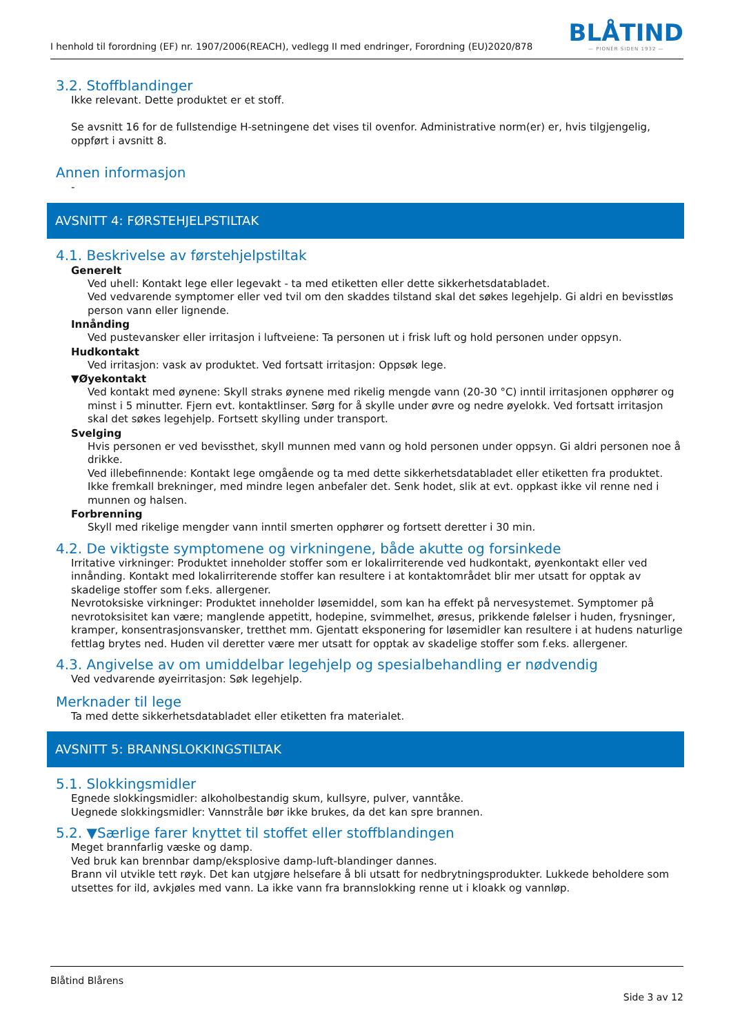I henhold til forordning (EF) nr. 1907/2006(REACH), vedlegg II med endringer, Forordning (EU)2020/878
BLÅTIND
— PIONÉR SIDEN 1932 —
3.2. Stoffblandinger
Ikke relevant. Dette produktet er et stoff.
Se avsnitt 16 for de fullstendige H-setningene det vises til ovenfor. Administrative norm(er) er, hvis tilgjengelig, oppført i avsnitt 8.
Annen informasjon
-
AVSNITT 4: FØRSTEHJELPSTILTAK
4.1. Beskrivelse av førstehjelpstiltak
Generelt
Ved uhell: Kontakt lege eller legevakt - ta med etiketten eller dette sikkerhetsdatabladet.
Ved vedvarende symptomer eller ved tvil om den skaddes tilstand skal det søkes legehjelp. Gi aldri en bevisstløs person vann eller lignende.
Innånding
Ved pustevansker eller irritasjon i luftveiene: Ta personen ut i frisk luft og hold personen under oppsyn.
Hudkontakt
Ved irritasjon: vask av produktet. Ved fortsatt irritasjon: Oppsøk lege.
▼Øyekontakt
Ved kontakt med øynene: Skyll straks øynene med rikelig mengde vann (20-30 °C) inntil irritasjonen opphører og minst i 5 minutter. Fjern evt. kontaktlinser. Sørg for å skylle under øvre og nedre øyelokk. Ved fortsatt irritasjon skal det søkes legehjelp. Fortsett skylling under transport.
Svelging
Hvis personen er ved bevissthet, skyll munnen med vann og hold personen under oppsyn. Gi aldri personen noe å drikke.
Ved illebefinnende: Kontakt lege omgående og ta med dette sikkerhetsdatabladet eller etiketten fra produktet.
Ikke fremkall brekninger, med mindre legen anbefaler det. Senk hodet, slik at evt. oppkast ikke vil renne ned i munnen og halsen.
Forbrenning
Skyll med rikelige mengder vann inntil smerten opphører og fortsett deretter i 30 min.
4.2. De viktigste symptomene og virkningene, både akutte og forsinkede
Irritative virkninger: Produktet inneholder stoffer som er lokalirriterende ved hudkontakt, øyenkontakt eller ved innånding. Kontakt med lokalirriterende stoffer kan resultere i at kontaktområdet blir mer utsatt for opptak av skadelige stoffer som f.eks. allergener.
Nevrotoksiske virkninger: Produktet inneholder løsemiddel, som kan ha effekt på nervesystemet. Symptomer på nevrotoksisitet kan være; manglende appetitt, hodepine, svimmelhet, øresus, prikkende følelser i huden, frysninger, kramper, konsentrasjonsvansker, tretthet mm. Gjentatt eksponering for løsemidler kan resultere i at hudens naturlige fettlag brytes ned. Huden vil deretter være mer utsatt for opptak av skadelige stoffer som f.eks. allergener.
4.3. Angivelse av om umiddelbar legehjelp og spesialbehandling er nødvendig
Ved vedvarende øyeirritasjon: Søk legehjelp.
Merknader til lege
Ta med dette sikkerhetsdatabladet eller etiketten fra materialet.
AVSNITT 5: BRANNSLOKKINGSTILTAK
5.1. Slokkingsmidler
Egnede slokkingsmidler: alkoholbestandig skum, kullsyre, pulver, vanntåke.
Uegnede slokkingsmidler: Vannstråle bør ikke brukes, da det kan spre brannen.
5.2. ▼Særlige farer knyttet til stoffet eller stoffblandingen
Meget brannfarlig væske og damp.
Ved bruk kan brennbar damp/eksplosive damp-luft-blandinger dannes.
Brann vil utvikle tett røyk. Det kan utgjøre helsefare å bli utsatt for nedbrytningsprodukter. Lukkede beholdere som utsettes for ild, avkjøles med vann. La ikke vann fra brannslokking renne ut i kloakk og vannløp.
Blåtind Blårens
Side 3 av 12